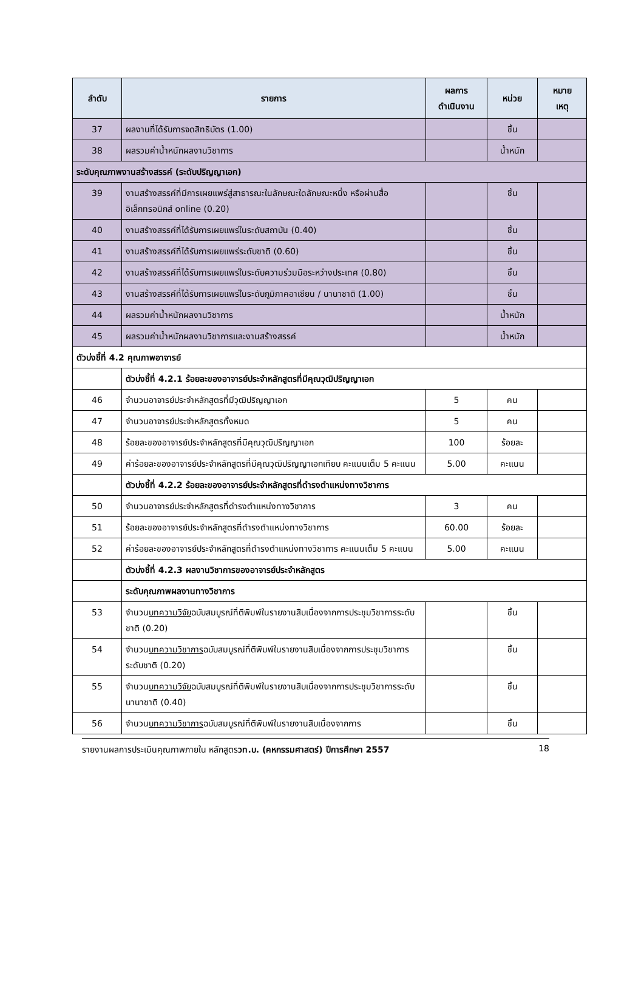| ลำดับ | รายการ | ผลการ ดำเนินงาน | หน่วย | หมาย เหตุ |
| --- | --- | --- | --- | --- |
| 37 | ผลงานที่ได้รับการจดสิทธิบัตร (1.00) | | ชิ้น | |
| 38 | ผลรวมค่าน้ำหนักผลงานวิชาการ | | น้ำหนัก | |
| ระดับคุณภาพงานสร้างสรรค์ (ระดับปริญญาเอก) | | | | |
| 39 | งานสร้างสรรค์ที่มีการเผยแพร่สู่สาธารณะในลักษณะใดลักษณะหนึ่ง หรือผ่านสื่ออิเล็กทรอนิกส์ online (0.20) | | ชิ้น | |
| 40 | งานสร้างสรรค์ที่ได้รับการเผยแพร่ในระดับสถาบัน (0.40) | | ชิ้น | |
| 41 | งานสร้างสรรค์ที่ได้รับการเผยแพร่ระดับชาติ (0.60) | | ชิ้น | |
| 42 | งานสร้างสรรค์ที่ได้รับการเผยแพร่ในระดับความร่วมมือระหว่างประเทศ (0.80) | | ชิ้น | |
| 43 | งานสร้างสรรค์ที่ได้รับการเผยแพร่ในระดับภูมิภาคอาเซียน / นานาชาติ (1.00) | | ชิ้น | |
| 44 | ผลรวมค่าน้ำหนักผลงานวิชาการ | | น้ำหนัก | |
| 45 | ผลรวมค่าน้ำหนักผลงานวิชาการและงานสร้างสรรค์ | | น้ำหนัก | |
| ตัวบ่งชี้ที่ 4.2 คุณภาพอาจารย์ | | | | |
| | ตัวบ่งชี้ที่ 4.2.1 ร้อยละของอาจารย์ประจำหลักสูตรที่มีคุณวุฒิปริญญาเอก | | | |
| 46 | จำนวนอาจารย์ประจำหลักสูตรที่มีวุฒิปริญญาเอก | 5 | คน | |
| 47 | จำนวนอาจารย์ประจำหลักสูตรทั้งหมด | 5 | คน | |
| 48 | ร้อยละของอาจารย์ประจำหลักสูตรที่มีคุณวุฒิปริญญาเอก | 100 | ร้อยละ | |
| 49 | ค่าร้อยละของอาจารย์ประจำหลักสูตรที่มีคุณวุฒิปริญญาเอกเทียบ คะแนนเต็ม 5 คะแนน | 5.00 | คะแนน | |
| | ตัวบ่งชี้ที่ 4.2.2 ร้อยละของอาจารย์ประจำหลักสูตรที่ดำรงตำแหน่งทางวิชาการ | | | |
| 50 | จำนวนอาจารย์ประจำหลักสูตรที่ดำรงตำแหน่งทางวิชาการ | 3 | คน | |
| 51 | ร้อยละของอาจารย์ประจำหลักสูตรที่ดำรงตำแหน่งทางวิชาการ | 60.00 | ร้อยละ | |
| 52 | ค่าร้อยละของอาจารย์ประจำหลักสูตรที่ดำรงตำแหน่งทางวิชาการ คะแนนเต็ม 5 คะแนน | 5.00 | คะแนน | |
| | ตัวบ่งชี้ที่ 4.2.3 ผลงานวิชาการของอาจารย์ประจำหลักสูตร | | | |
| | ระดับคุณภาพผลงานทางวิชาการ | | | |
| 53 | จำนวน บทความวิจัย ฉบับสมบูรณ์ที่ตีพิมพ์ในรายงานสืบเนื่องจากการประชุมวิชาการระดับชาติ (0.20) | | ชิ้น | |
| 54 | จำนวน บทความวิชาการ ฉบับสมบูรณ์ที่ตีพิมพ์ในรายงานสืบเนื่องจากการประชุมวิชาการระดับชาติ (0.20) | | ชิ้น | |
| 55 | จำนวน บทความวิจัย ฉบับสมบูรณ์ที่ตีพิมพ์ในรายงานสืบเนื่องจากการประชุมวิชาการระดับนานาชาติ (0.40) | | ชิ้น | |
| 56 | จำนวน บทความวิชาการ ฉบับสมบูรณ์ที่ตีพิมพ์ในรายงานสืบเนื่องจากการ | | ชิ้น | |
รายงานผลการประเมินคุณภาพภายใน หลักสูตรวท.บ. (คหกรรมศาสตร์) ปีการศึกษา 2557 18